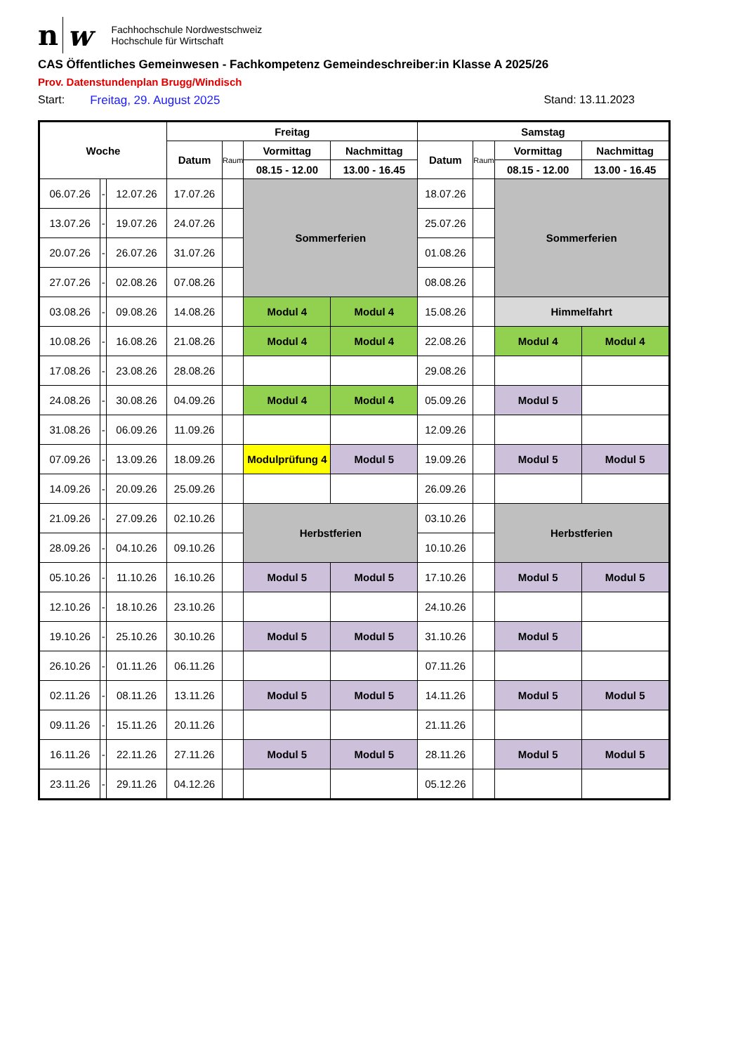nw
Fachhochschule Nordwestschweiz
Hochschule für Wirtschaft
CAS Öffentliches Gemeinwesen - Fachkompetenz Gemeindeschreiber:in Klasse A 2025/26
Prov. Datenstundenplan Brugg/Windisch
Start: Freitag, 29. August 2025 Stand: 13.11.2023
| Woche | | | Freitag | | | | Samstag | | | |
| --- | --- | --- | --- | --- | --- | --- | --- | --- | --- | --- |
| | | | Datum | Raum | Vormittag | Nachmittag | Datum | Raum | Vormittag | Nachmittag |
| | | | | | 08.15 - 12.00 | 13.00 - 16.45 | | | 08.15 - 12.00 | 13.00 - 16.45 |
| 06.07.26 | - | 12.07.26 | 17.07.26 | | Sommerferien | | 18.07.26 | | Sommerferien | |
| 13.07.26 | - | 19.07.26 | 24.07.26 | | | | 25.07.26 | | | |
| 20.07.26 | - | 26.07.26 | 31.07.26 | | | | 01.08.26 | | | |
| 27.07.26 | - | 02.08.26 | 07.08.26 | | | | 08.08.26 | | | |
| 03.08.26 | - | 09.08.26 | 14.08.26 | | Modul 4 | Modul 4 | 15.08.26 | | Himmelfahrt | |
| 10.08.26 | - | 16.08.26 | 21.08.26 | | Modul 4 | Modul 4 | 22.08.26 | | Modul 4 | Modul 4 |
| 17.08.26 | - | 23.08.26 | 28.08.26 | | | | 29.08.26 | | | |
| 24.08.26 | - | 30.08.26 | 04.09.26 | | Modul 4 | Modul 4 | 05.09.26 | | Modul 5 | |
| 31.08.26 | - | 06.09.26 | 11.09.26 | | | | 12.09.26 | | | |
| 07.09.26 | - | 13.09.26 | 18.09.26 | | Modulprüfung 4 | Modul 5 | 19.09.26 | | Modul 5 | Modul 5 |
| 14.09.26 | - | 20.09.26 | 25.09.26 | | | | 26.09.26 | | | |
| 21.09.26 | - | 27.09.26 | 02.10.26 | | Herbstferien | | 03.10.26 | | Herbstferien | |
| 28.09.26 | - | 04.10.26 | 09.10.26 | | | | 10.10.26 | | | |
| 05.10.26 | - | 11.10.26 | 16.10.26 | | Modul 5 | Modul 5 | 17.10.26 | | Modul 5 | Modul 5 |
| 12.10.26 | - | 18.10.26 | 23.10.26 | | | | 24.10.26 | | | |
| 19.10.26 | - | 25.10.26 | 30.10.26 | | Modul 5 | Modul 5 | 31.10.26 | | Modul 5 | |
| 26.10.26 | - | 01.11.26 | 06.11.26 | | | | 07.11.26 | | | |
| 02.11.26 | - | 08.11.26 | 13.11.26 | | Modul 5 | Modul 5 | 14.11.26 | | Modul 5 | Modul 5 |
| 09.11.26 | - | 15.11.26 | 20.11.26 | | | | 21.11.26 | | | |
| 16.11.26 | - | 22.11.26 | 27.11.26 | | Modul 5 | Modul 5 | 28.11.26 | | Modul 5 | Modul 5 |
| 23.11.26 | - | 29.11.26 | 04.12.26 | | | | 05.12.26 | | | |